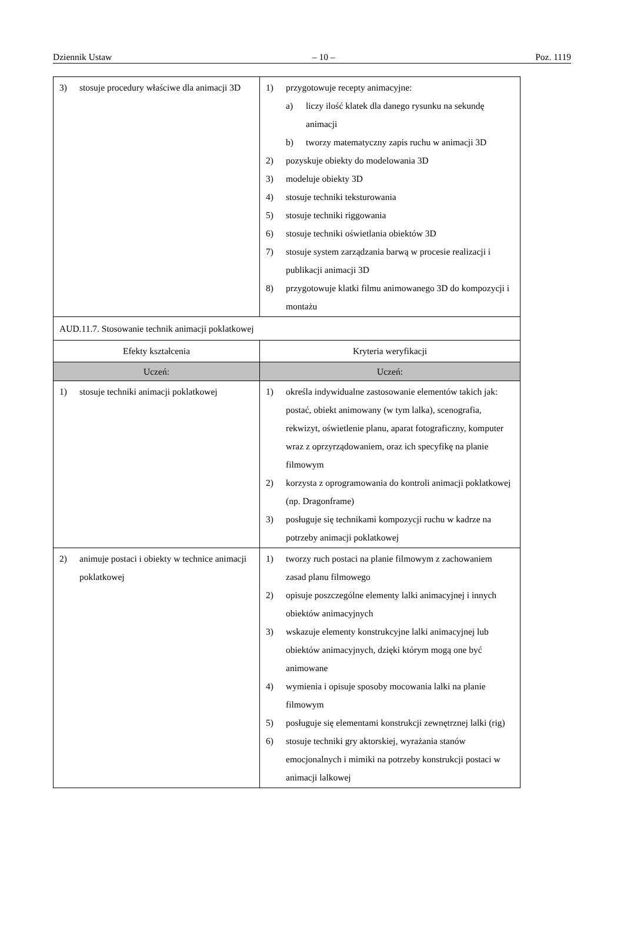Dziennik Ustaw – 10 – Poz. 1119
| 3) stosuje procedury właściwe dla animacji 3D | 1) przygotowuje recepty animacyjne: a) liczy ilość klatek dla danego rysunku na sekundę animacji b) tworzy matematyczny zapis ruchu w animacji 3D 2) pozyskuje obiekty do modelowania 3D 3) modeluje obiekty 3D 4) stosuje techniki teksturowania 5) stosuje techniki riggowania 6) stosuje techniki oświetlania obiektów 3D 7) stosuje system zarządzania barwą w procesie realizacji i publikacji animacji 3D 8) przygotowuje klatki filmu animowanego 3D do kompozycji i montażu |
| AUD.11.7. Stosowanie technik animacji poklatkowej | |
| Efekty kształcenia | Kryteria weryfikacji |
| Uczeń: | Uczeń: |
| 1) stosuje techniki animacji poklatkowej | 1) określa indywidualne zastosowanie elementów takich jak: postać, obiekt animowany (w tym lalka), scenografia, rekwizyt, oświetlenie planu, aparat fotograficzny, komputer wraz z oprzyrządowaniem, oraz ich specyfikę na planie filmowym 2) korzysta z oprogramowania do kontroli animacji poklatkowej (np. Dragonframe) 3) posługuje się technikami kompozycji ruchu w kadrze na potrzeby animacji poklatkowej |
| 2) animuje postaci i obiekty w technice animacji poklatkowej | 1) tworzy ruch postaci na planie filmowym z zachowaniem zasad planu filmowego 2) opisuje poszczególne elementy lalki animacyjnej i innych obiektów animacyjnych 3) wskazuje elementy konstrukcyjne lalki animacyjnej lub obiektów animacyjnych, dzięki którym mogą one być animowane 4) wymienia i opisuje sposoby mocowania lalki na planie filmowym 5) posługuje się elementami konstrukcji zewnętrznej lalki (rig) 6) stosuje techniki gry aktorskiej, wyrażania stanów emocjonalnych i mimiki na potrzeby konstrukcji postaci w animacji lalkowej |